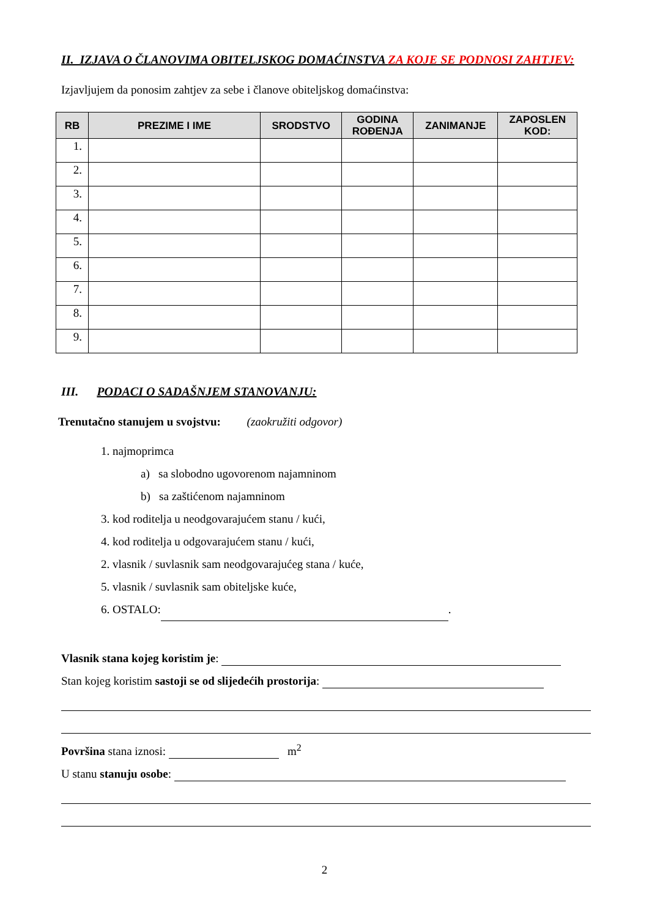II. IZJAVA O ČLANOVIMA OBITELJSKOG DOMAĆINSTVA ZA KOJE SE PODNOSI ZAHTJEV:
Izjavljujem da ponosim zahtjev za sebe i članove obiteljskog domaćinstva:
| RB | PREZIME I IME | SRODSTVO | GODINA ROĐENJA | ZANIMANJE | ZAPOSLEN KOD: |
| --- | --- | --- | --- | --- | --- |
| 1. | | | | | |
| 2. | | | | | |
| 3. | | | | | |
| 4. | | | | | |
| 5. | | | | | |
| 6. | | | | | |
| 7. | | | | | |
| 8. | | | | | |
| 9. | | | | | |
III. PODACI O SADAŠNJEM STANOVANJU:
Trenutačno stanujem u svojstvu: (zaokružiti odgovor)
1. najmoprimca
a) sa slobodno ugovorenom najamninom
b) sa zaštićenom najamninom
3. kod roditelja u neodgovarajućem stanu / kući,
4. kod roditelja u odgovarajućem stanu / kući,
2. vlasnik / suvlasnik sam neodgovarajućeg stana / kuće,
5. vlasnik / suvlasnik sam obiteljske kuće,
6. OSTALO: .
Vlasnik stana kojeg koristim je:
Stan kojeg koristim sastoji se od slijedećih prostorija:
Površina stana iznosi: m<sup>2</sup>
U stanu stanuju osobe:
2